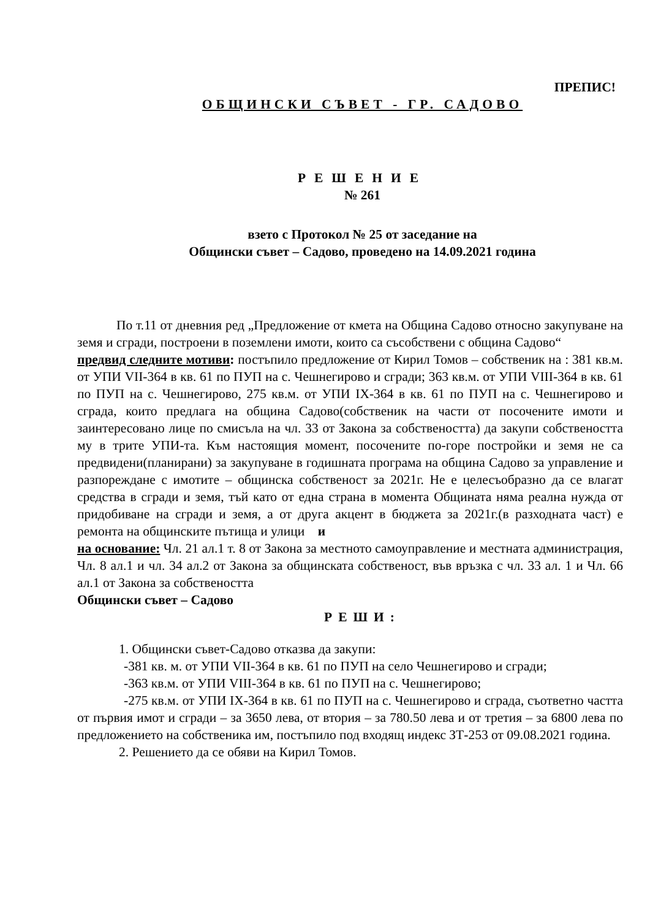ПРЕПИС!
ОБЩИНСКИ СЪВЕТ - ГР. САДОВО
РЕШЕНИЕ
№ 261
взето с Протокол № 25 от заседание на
Общински съвет – Садово, проведено на 14.09.2021 година
По т.11 от дневния ред „Предложение от кмета на Община Садово относно закупуване на земя и сгради, построени в поземлени имоти, които са съсобствени с община Садово“
предвид следните мотиви: постъпило предложение от Кирил Томов – собственик на : 381 кв.м. от УПИ VII-364 в кв. 61 по ПУП на с. Чешнегирово и сгради; 363 кв.м. от УПИ VIII-364 в кв. 61 по ПУП на с. Чешнегирово, 275 кв.м. от УПИ IX-364 в кв. 61 по ПУП на с. Чешнегирово и сграда, които предлага на община Садово(собственик на части от посочените имоти и заинтересовано лице по смисъла на чл. 33 от Закона за собствеността) да закупи собствеността му в трите УПИ-та. Към настоящия момент, посочените по-горе постройки и земя не са предвидени(планирани) за закупуване в годишната програма на община Садово за управление и разпореждане с имотите – общинска собственост за 2021г. Не е целесъобразно да се влагат средства в сгради и земя, тъй като от една страна в момента Общината няма реална нужда от придобиване на сгради и земя, а от друга акцент в бюджета за 2021г.(в разходната част) е ремонта на общинските пътища и улици и
на основание: Чл. 21 ал.1 т. 8 от Закона за местното самоуправление и местната администрация, Чл. 8 ал.1 и чл. 34 ал.2 от Закона за общинската собственост, във връзка с чл. 33 ал. 1 и Чл. 66 ал.1 от Закона за собствеността
Общински съвет – Садово
РЕШИ:
1. Общински съвет-Садово отказва да закупи:
-381 кв. м. от УПИ VII-364 в кв. 61 по ПУП на село Чешнегирово и сгради;
-363 кв.м. от УПИ VIII-364 в кв. 61 по ПУП на с. Чешнегирово;
-275 кв.м. от УПИ IX-364 в кв. 61 по ПУП на с. Чешнегирово и сграда, съответно частта от първия имот и сгради – за 3650 лева, от втория – за 780.50 лева и от третия – за 6800 лева по предложението на собственика им, постъпило под входящ индекс ЗТ-253 от 09.08.2021 година.
2. Решението да се обяви на Кирил Томов.